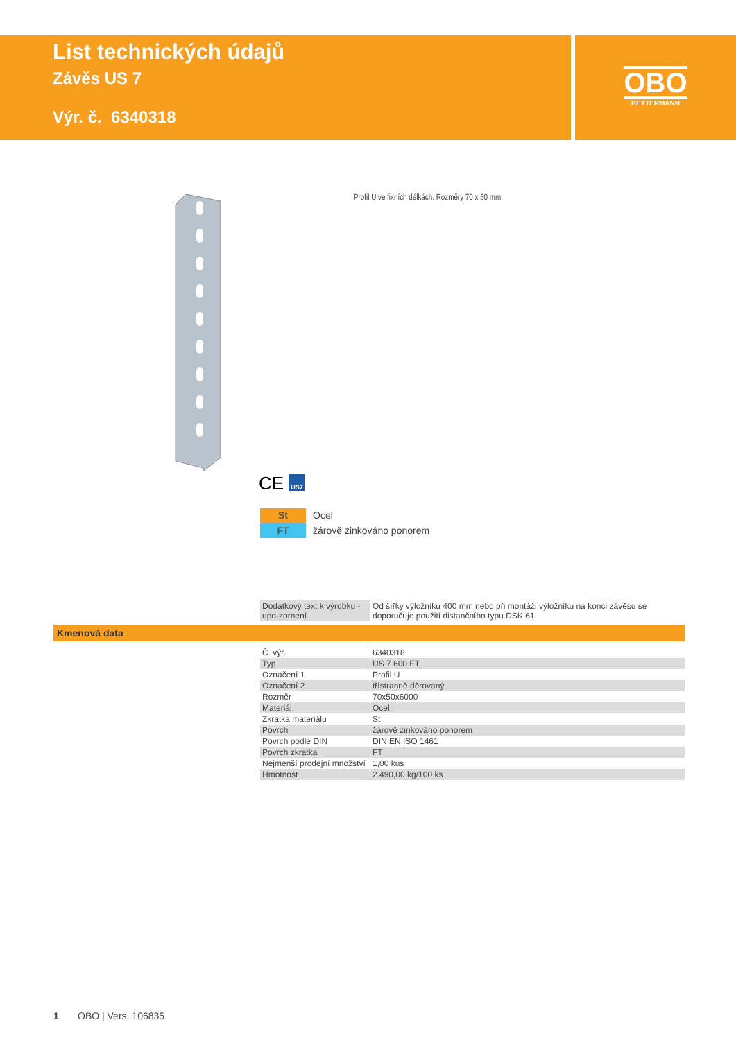List technických údajů
Závěs US 7
Výr. č. 6340318
OBO
BETTERMANN
Profil U ve fixních délkách. Rozměry 70 x 50 mm.
CE US7
St Ocel
FT žárově zinkováno ponorem
| Dodatkový text k výrobku - upo-zornení | Od šířky výložníku 400 mm nebo při montáži výložníku na konci závěsu se doporučuje použití distančního typu DSK 61. |
Kmenová data
| Č. výr. | 6340318 |
| Typ | US 7 600 FT |
| Označení 1 | Profil U |
| Označení 2 | třístranně děrovaný |
| Rozměr | 70x50x6000 |
| Materiál | Ocel |
| Zkratka materiálu | St |
| Povrch | žárově zinkováno ponorem |
| Povrch podle DIN | DIN EN ISO 1461 |
| Povrch zkratka | FT |
| Nejmenší prodejní množství | 1,00 kus |
| Hmotnost | 2.490,00 kg/100 ks |
1 OBO | Vers. 106835